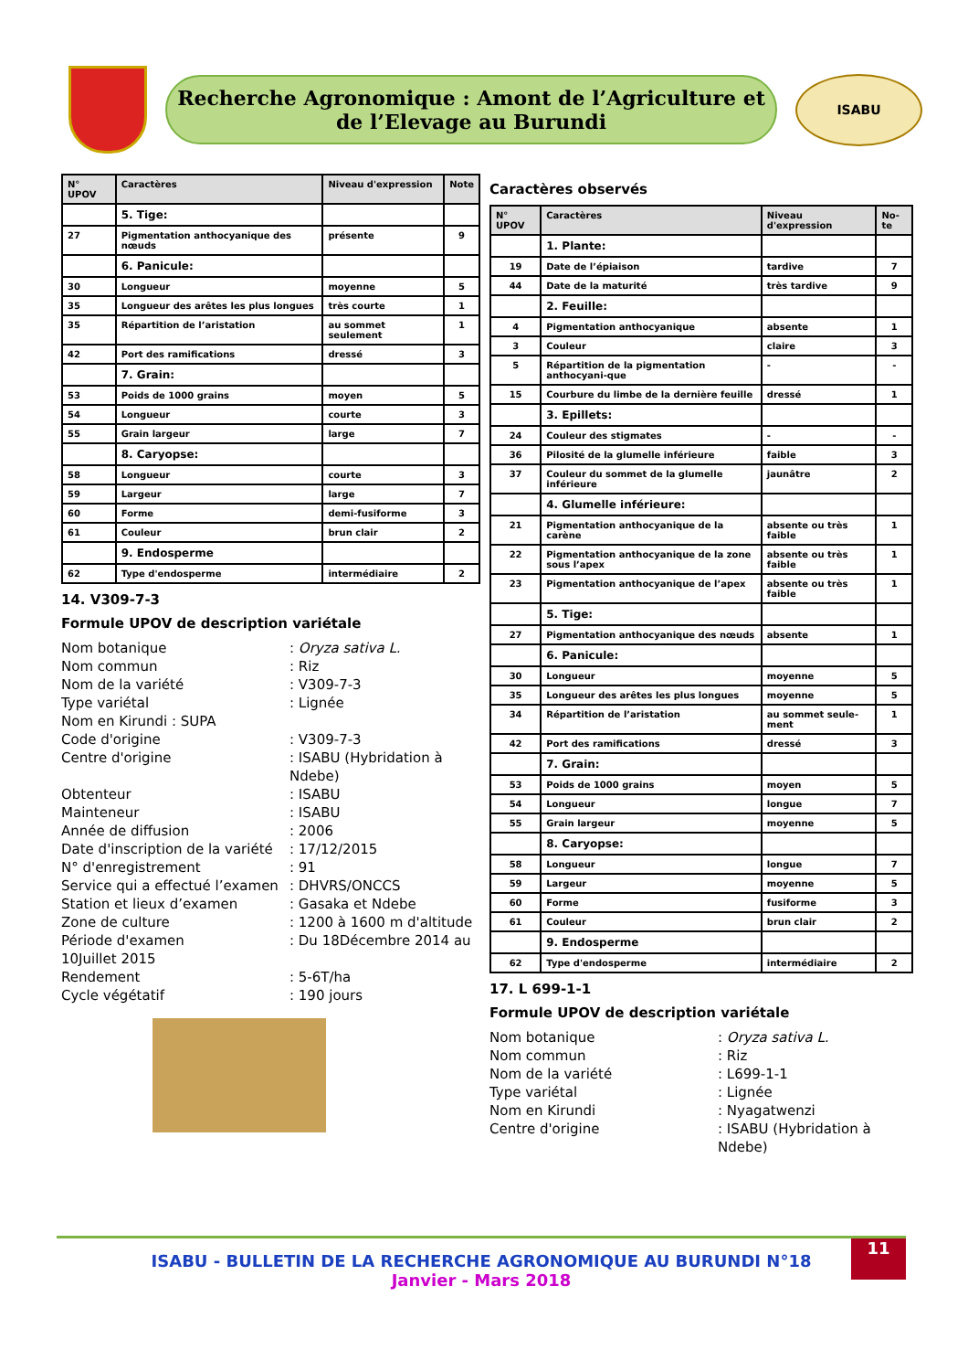Recherche Agronomique : Amont de l’Agriculture et de l’Elevage au Burundi
ISABU
| N° UPOV | Caractères | Niveau d'expression | Note |
| --- | --- | --- | --- |
| | 5. Tige: | | |
| 27 | Pigmentation anthocyanique des nœuds | présente | 9 |
| | 6. Panicule: | | |
| 30 | Longueur | moyenne | 5 |
| 35 | Longueur des arêtes les plus longues | très courte | 1 |
| 35 | Répartition de l’aristation | au sommet seulement | 1 |
| 42 | Port des ramifications | dressé | 3 |
| | 7. Grain: | | |
| 53 | Poids de 1000 grains | moyen | 5 |
| 54 | Longueur | courte | 3 |
| 55 | Grain largeur | large | 7 |
| | 8. Caryopse: | | |
| 58 | Longueur | courte | 3 |
| 59 | Largeur | large | 7 |
| 60 | Forme | demi-fusiforme | 3 |
| 61 | Couleur | brun clair | 2 |
| | 9. Endosperme | | |
| 62 | Type d'endosperme | intermédiaire | 2 |
14. V309-7-3
Formule UPOV de description variétale
Nom botanique: Oryza sativa L. Nom commun: Riz Nom de la variété: V309-7-3 Type variétal: Lignée Nom en Kirundi : SUPA Code d'origine: V309-7-3 Centre d'origine: ISABU (Hybridation à Ndebe) Obtenteur: ISABU Mainteneur: ISABU Année de diffusion: 2006 Date d'inscription de la variété: 17/12/2015 N° d'enregistrement: 91 Service qui a effectué l’examen: DHVRS/ONCCS Station et lieux d’examen: Gasaka et Ndebe Zone de culture: 1200 à 1600 m d'altitude Période d'examen: Du 18Décembre 2014 au 10Juillet 2015 Rendement: 5-6T/ha Cycle végétatif: 190 jours
Caractères observés
| N° UPOV | Caractères | Niveau d'expression | No-te |
| --- | --- | --- | --- |
| | 1. Plante: | | |
| 19 | Date de l’épiaison | tardive | 7 |
| 44 | Date de la maturité | très tardive | 9 |
| | 2. Feuille: | | |
| 4 | Pigmentation anthocyanique | absente | 1 |
| 3 | Couleur | claire | 3 |
| 5 | Répartition de la pigmentation anthocyani-que | - | - |
| 15 | Courbure du limbe de la dernière feuille | dressé | 1 |
| | 3. Epillets: | | |
| 24 | Couleur des stigmates | - | - |
| 36 | Pilosité de la glumelle inférieure | faible | 3 |
| 37 | Couleur du sommet de la glumelle inférieure | jaunâtre | 2 |
| | 4. Glumelle inférieure: | | |
| 21 | Pigmentation anthocyanique de la carène | absente ou très faible | 1 |
| 22 | Pigmentation anthocyanique de la zone sous l’apex | absente ou très faible | 1 |
| 23 | Pigmentation anthocyanique de l’apex | absente ou très faible | 1 |
| | 5. Tige: | | |
| 27 | Pigmentation anthocyanique des nœuds | absente | 1 |
| | 6. Panicule: | | |
| 30 | Longueur | moyenne | 5 |
| 35 | Longueur des arêtes les plus longues | moyenne | 5 |
| 34 | Répartition de l’aristation | au sommet seule-ment | 1 |
| 42 | Port des ramifications | dressé | 3 |
| | 7. Grain: | | |
| 53 | Poids de 1000 grains | moyen | 5 |
| 54 | Longueur | longue | 7 |
| 55 | Grain largeur | moyenne | 5 |
| | 8. Caryopse: | | |
| 58 | Longueur | longue | 7 |
| 59 | Largeur | moyenne | 5 |
| 60 | Forme | fusiforme | 3 |
| 61 | Couleur | brun clair | 2 |
| | 9. Endosperme | | |
| 62 | Type d'endosperme | intermédiaire | 2 |
17. L 699-1-1
Formule UPOV de description variétale
Nom botanique: Oryza sativa L. Nom commun: Riz Nom de la variété: L699-1-1 Type variétal: Lignée Nom en Kirundi: Nyagatwenzi Centre d'origine: ISABU (Hybridation à Ndebe)
11
ISABU - BULLETIN DE LA RECHERCHE AGRONOMIQUE AU BURUNDI N°18
Janvier - Mars 2018